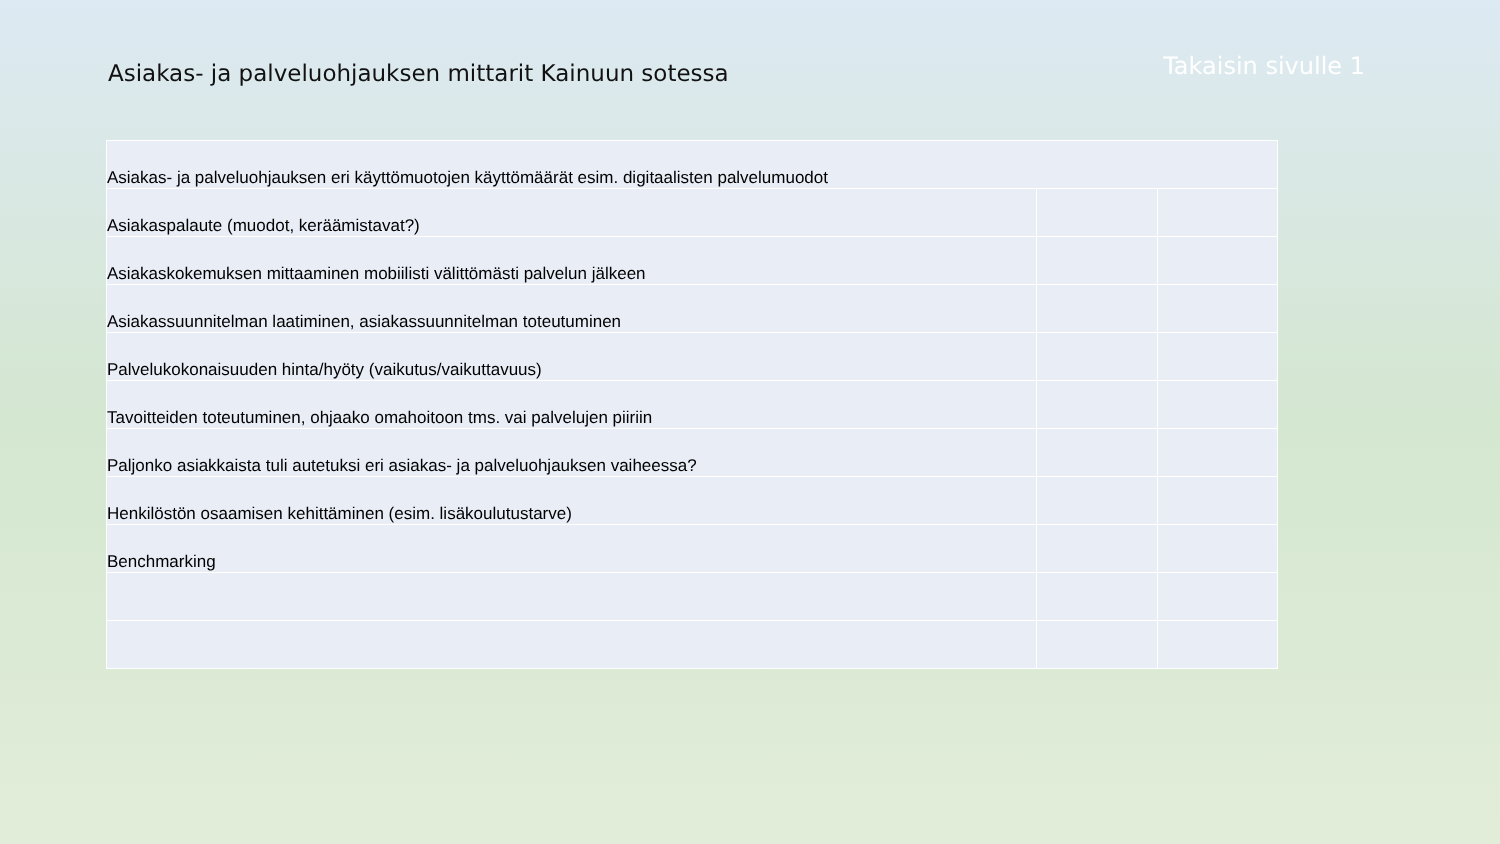Asiakas- ja palveluohjauksen mittarit Kainuun sotessa
Takaisin sivulle 1
| Asiakas- ja palveluohjauksen eri käyttömuotojen käyttömäärät esim. digitaalisten palvelumuodot | | |
| Asiakaspalaute (muodot, keräämistavat?) | | |
| Asiakaskokemuksen mittaaminen mobiilisti välittömästi palvelun jälkeen | | |
| Asiakassuunnitelman laatiminen, asiakassuunnitelman toteutuminen | | |
| Palvelukokonaisuuden hinta/hyöty (vaikutus/vaikuttavuus) | | |
| Tavoitteiden toteutuminen, ohjaako omahoitoon tms. vai palvelujen piiriin | | |
| Paljonko asiakkaista tuli autetuksi eri asiakas- ja palveluohjauksen vaiheessa? | | |
| Henkilöstön osaamisen kehittäminen (esim. lisäkoulutustarve) | | |
| Benchmarking | | |